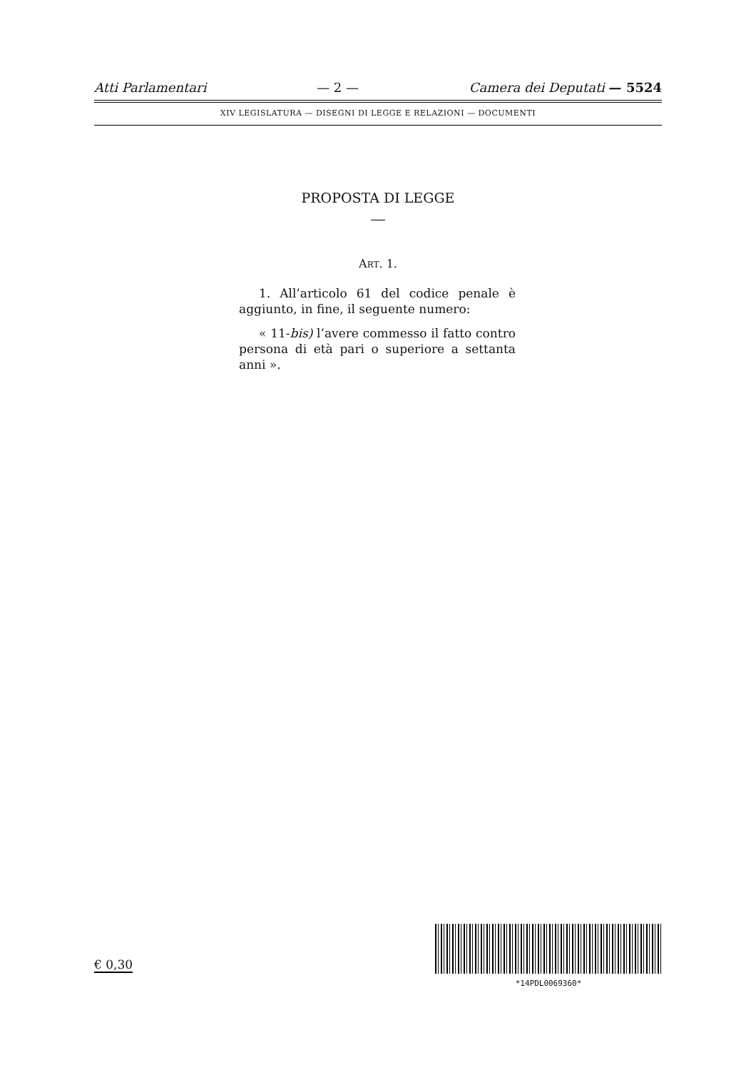Atti Parlamentari — 2 — Camera dei Deputati — 5524
XIV LEGISLATURA — DISEGNI DI LEGGE E RELAZIONI — DOCUMENTI
PROPOSTA DI LEGGE
ART. 1.
1. All’articolo 61 del codice penale è aggiunto, in fine, il seguente numero:
« 11-bis) l’avere commesso il fatto contro persona di età pari o superiore a settanta anni ».
€ 0,30
*14PDL0069360*